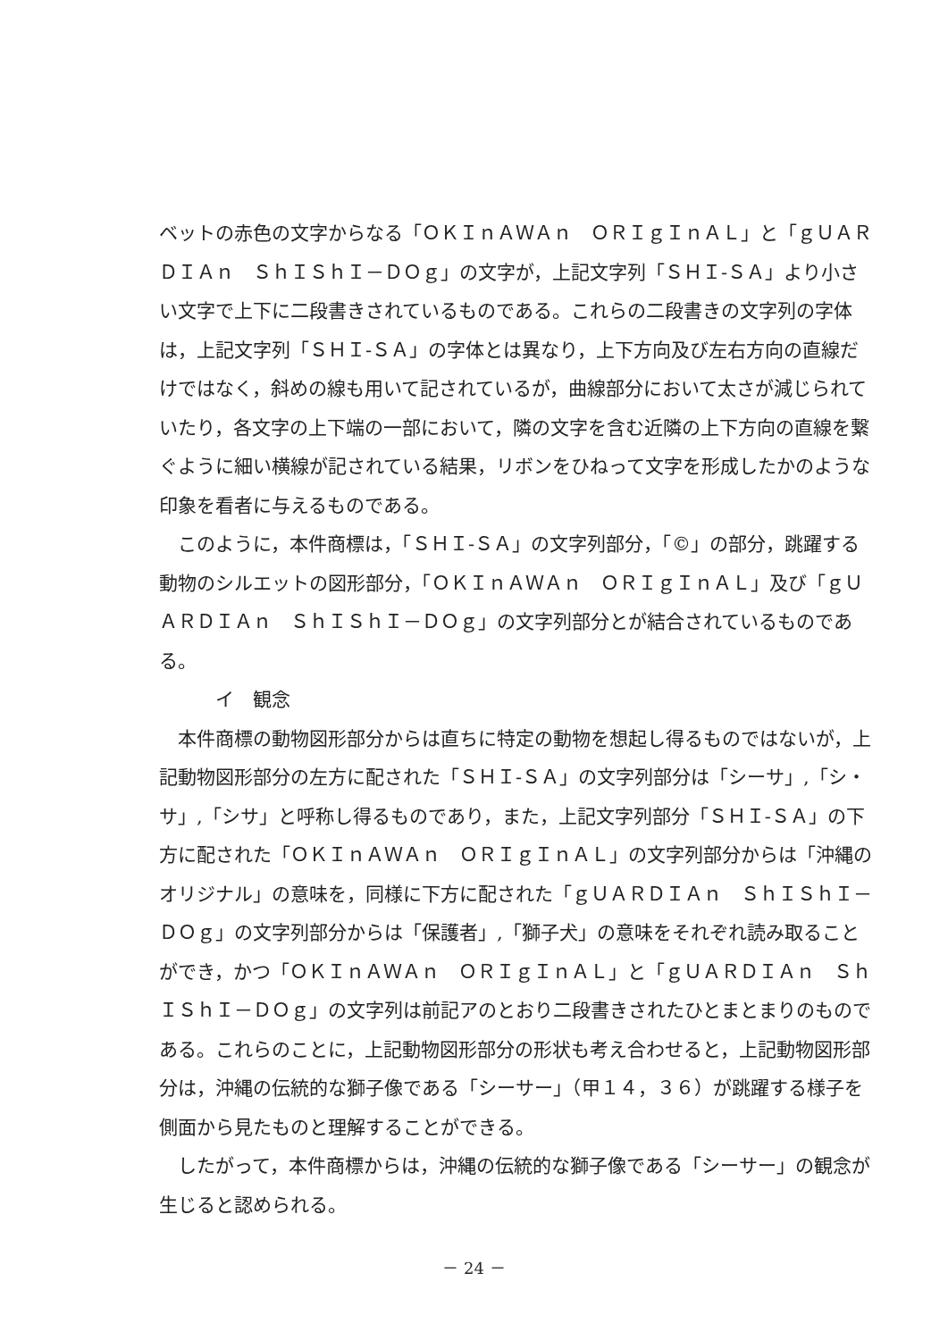ベットの赤色の文字からなる「ＯＫＩｎＡＷＡｎ　ＯＲＩｇＩｎＡＬ」と「ｇＵＡＲＤＩＡｎ　ＳｈＩＳｈＩ－ＤＯｇ」の文字が，上記文字列「ＳＨＩ‐ＳＡ」より小さい文字で上下に二段書きされているものである。これらの二段書きの文字列の字体は，上記文字列「ＳＨＩ‐ＳＡ」の字体とは異なり，上下方向及び左右方向の直線だけではなく，斜めの線も用いて記されているが，曲線部分において太さが減じられていたり，各文字の上下端の一部において，隣の文字を含む近隣の上下方向の直線を繋ぐように細い横線が記されている結果，リボンをひねって文字を形成したかのような印象を看者に与えるものである。
このように，本件商標は，「ＳＨＩ‐ＳＡ」の文字列部分，「©」の部分，跳躍する動物のシルエットの図形部分，「ＯＫＩｎＡＷＡｎ　ＯＲＩｇＩｎＡＬ」及び「ｇＵＡＲＤＩＡｎ　ＳｈＩＳｈＩ－ＤＯｇ」の文字列部分とが結合されているものである。
イ　観念
本件商標の動物図形部分からは直ちに特定の動物を想起し得るものではないが，上記動物図形部分の左方に配された「ＳＨＩ‐ＳＡ」の文字列部分は「シーサ」,「シ・サ」,「シサ」と呼称し得るものであり，また，上記文字列部分「ＳＨＩ‐ＳＡ」の下方に配された「ＯＫＩｎＡＷＡｎ　ＯＲＩｇＩｎＡＬ」の文字列部分からは「沖縄のオリジナル」の意味を，同様に下方に配された「ｇＵＡＲＤＩＡｎ　ＳｈＩＳｈＩ－ＤＯｇ」の文字列部分からは「保護者」,「獅子犬」の意味をそれぞれ読み取ることができ，かつ「ＯＫＩｎＡＷＡｎ　ＯＲＩｇＩｎＡＬ」と「ｇＵＡＲＤＩＡｎ　ＳｈＩＳｈＩ－ＤＯｇ」の文字列は前記アのとおり二段書きされたひとまとまりのものである。これらのことに，上記動物図形部分の形状も考え合わせると，上記動物図形部分は，沖縄の伝統的な獅子像である「シーサー」（甲１４，３６）が跳躍する様子を側面から見たものと理解することができる。
したがって，本件商標からは，沖縄の伝統的な獅子像である「シーサー」の観念が生じると認められる。
－ 24 －